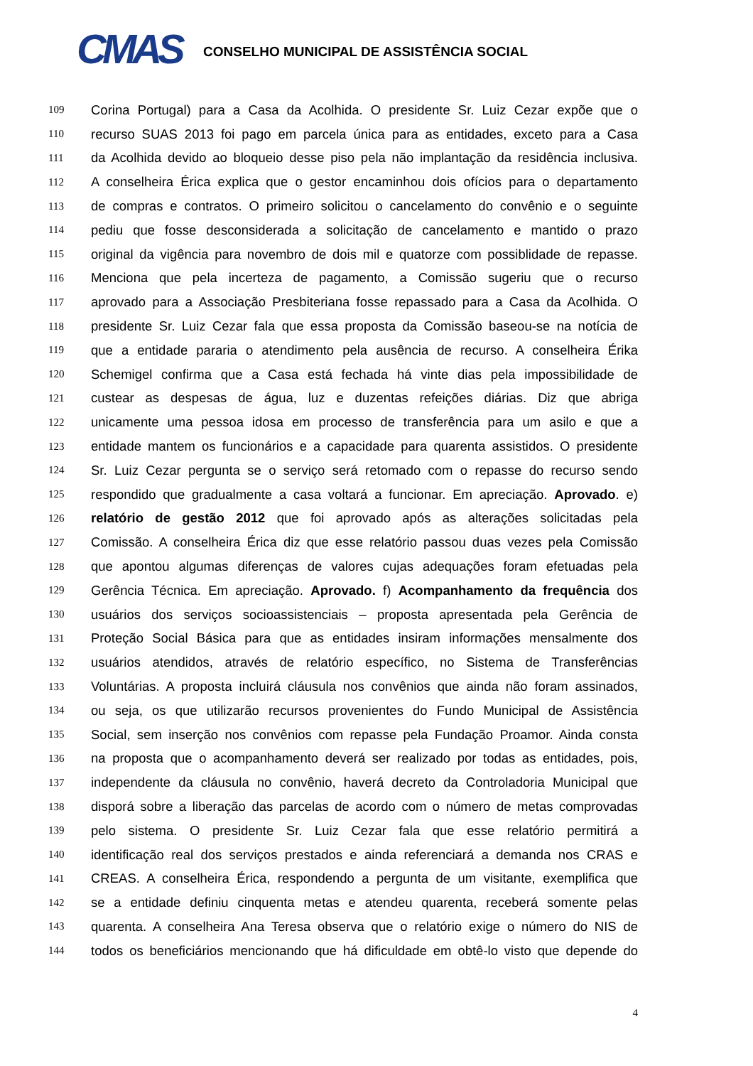CMAS
CONSELHO MUNICIPAL DE ASSISTÊNCIA SOCIAL
109 Corina Portugal) para a Casa da Acolhida. O presidente Sr. Luiz Cezar expõe que o
110 recurso SUAS 2013 foi pago em parcela única para as entidades, exceto para a Casa
111 da Acolhida devido ao bloqueio desse piso pela não implantação da residência inclusiva.
112 A conselheira Érica explica que o gestor encaminhou dois ofícios para o departamento
113 de compras e contratos. O primeiro solicitou o cancelamento do convênio e o seguinte
114 pediu que fosse desconsiderada a solicitação de cancelamento e mantido o prazo
115 original da vigência para novembro de dois mil e quatorze com possiblidade de repasse.
116 Menciona que pela incerteza de pagamento, a Comissão sugeriu que o recurso
117 aprovado para a Associação Presbiteriana fosse repassado para a Casa da Acolhida. O
118 presidente Sr. Luiz Cezar fala que essa proposta da Comissão baseou-se na notícia de
119 que a entidade pararia o atendimento pela ausência de recurso. A conselheira Érika
120 Schemigel confirma que a Casa está fechada há vinte dias pela impossibilidade de
121 custear as despesas de água, luz e duzentas refeições diárias. Diz que abriga
122 unicamente uma pessoa idosa em processo de transferência para um asilo e que a
123 entidade mantem os funcionários e a capacidade para quarenta assistidos. O presidente
124 Sr. Luiz Cezar pergunta se o serviço será retomado com o repasse do recurso sendo
125 respondido que gradualmente a casa voltará a funcionar. Em apreciação. Aprovado. e)
126 relatório de gestão 2012 que foi aprovado após as alterações solicitadas pela
127 Comissão. A conselheira Érica diz que esse relatório passou duas vezes pela Comissão
128 que apontou algumas diferenças de valores cujas adequações foram efetuadas pela
129 Gerência Técnica. Em apreciação. Aprovado. f) Acompanhamento da frequência dos
130 usuários dos serviços socioassistenciais – proposta apresentada pela Gerência de
131 Proteção Social Básica para que as entidades insiram informações mensalmente dos
132 usuários atendidos, através de relatório específico, no Sistema de Transferências
133 Voluntárias. A proposta incluirá cláusula nos convênios que ainda não foram assinados,
134 ou seja, os que utilizarão recursos provenientes do Fundo Municipal de Assistência
135 Social, sem inserção nos convênios com repasse pela Fundação Proamor. Ainda consta
136 na proposta que o acompanhamento deverá ser realizado por todas as entidades, pois,
137 independente da cláusula no convênio, haverá decreto da Controladoria Municipal que
138 disporá sobre a liberação das parcelas de acordo com o número de metas comprovadas
139 pelo sistema. O presidente Sr. Luiz Cezar fala que esse relatório permitirá a
140 identificação real dos serviços prestados e ainda referenciará a demanda nos CRAS e
141 CREAS. A conselheira Érica, respondendo a pergunta de um visitante, exemplifica que
142 se a entidade definiu cinquenta metas e atendeu quarenta, receberá somente pelas
143 quarenta. A conselheira Ana Teresa observa que o relatório exige o número do NIS de
144 todos os beneficiários mencionando que há dificuldade em obtê-lo visto que depende do
4